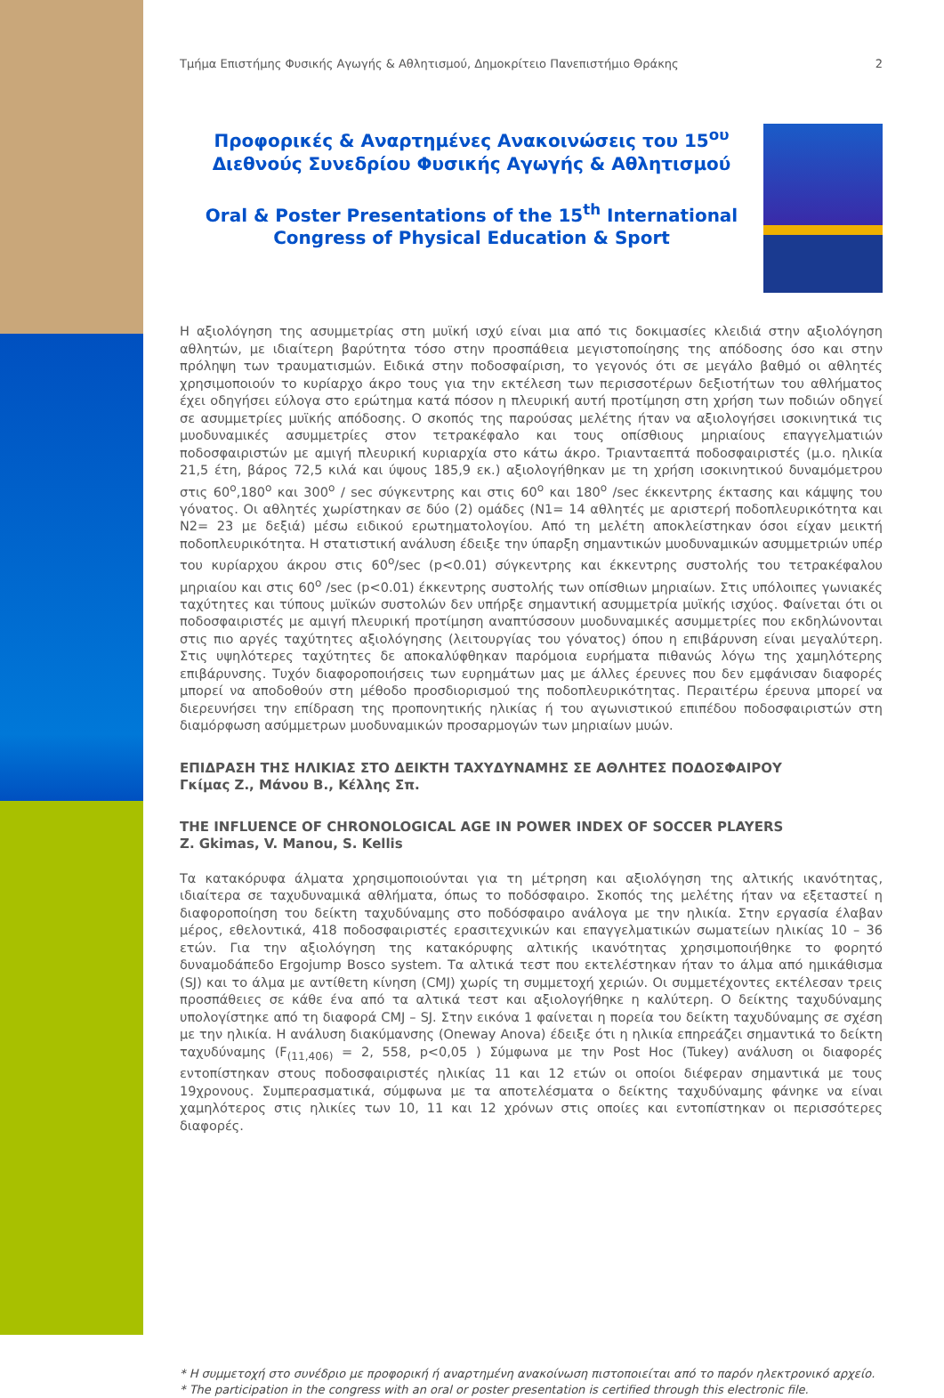Τμήμα Επιστήμης Φυσικής Αγωγής & Αθλητισμού, Δημοκρίτειο Πανεπιστήμιο Θράκης 2
Προφορικές & Αναρτημένες Ανακοινώσεις του 15<sup>ου</sup> Διεθνούς Συνεδρίου Φυσικής Αγωγής & Αθλητισμού
Oral & Poster Presentations of the 15<sup>th</sup> International Congress of Physical Education & Sport
Η αξιολόγηση της ασυμμετρίας στη μυϊκή ισχύ είναι μια από τις δοκιμασίες κλειδιά στην αξιολόγηση αθλητών, με ιδιαίτερη βαρύτητα τόσο στην προσπάθεια μεγιστοποίησης της απόδοσης όσο και στην πρόληψη των τραυματισμών. Ειδικά στην ποδοσφαίριση, το γεγονός ότι σε μεγάλο βαθμό οι αθλητές χρησιμοποιούν το κυρίαρχο άκρο τους για την εκτέλεση των περισσοτέρων δεξιοτήτων του αθλήματος έχει οδηγήσει εύλογα στο ερώτημα κατά πόσον η πλευρική αυτή προτίμηση στη χρήση των ποδιών οδηγεί σε ασυμμετρίες μυϊκής απόδοσης. Ο σκοπός της παρούσας μελέτης ήταν να αξιολογήσει ισοκινητικά τις μυοδυναμικές ασυμμετρίες στον τετρακέφαλο και τους οπίσθιους μηριαίους επαγγελματιών ποδοσφαιριστών με αμιγή πλευρική κυριαρχία στο κάτω άκρο. Τριανταεπτά ποδοσφαιριστές (μ.ο. ηλικία 21,5 έτη, βάρος 72,5 κιλά και ύψους 185,9 εκ.) αξιολογήθηκαν με τη χρήση ισοκινητικού δυναμόμετρου στις 60<sup>ο</sup>,180<sup>ο</sup> και 300<sup>ο</sup> / sec σύγκεντρης και στις 60<sup>ο</sup> και 180<sup>ο</sup> /sec έκκεντρης έκτασης και κάμψης του γόνατος. Οι αθλητές χωρίστηκαν σε δύο (2) ομάδες (Ν1= 14 αθλητές με αριστερή ποδοπλευρικότητα και Ν2= 23 με δεξιά) μέσω ειδικού ερωτηματολογίου. Από τη μελέτη αποκλείστηκαν όσοι είχαν μεικτή ποδοπλευρικότητα. Η στατιστική ανάλυση έδειξε την ύπαρξη σημαντικών μυοδυναμικών ασυμμετριών υπέρ του κυρίαρχου άκρου στις 60<sup>ο</sup>/sec (p<0.01) σύγκεντρης και έκκεντρης συστολής του τετρακέφαλου μηριαίου και στις 60<sup>ο</sup> /sec (p<0.01) έκκεντρης συστολής των οπίσθιων μηριαίων. Στις υπόλοιπες γωνιακές ταχύτητες και τύπους μυϊκών συστολών δεν υπήρξε σημαντική ασυμμετρία μυϊκής ισχύος. Φαίνεται ότι οι ποδοσφαιριστές με αμιγή πλευρική προτίμηση αναπτύσσουν μυοδυναμικές ασυμμετρίες που εκδηλώνονται στις πιο αργές ταχύτητες αξιολόγησης (λειτουργίας του γόνατος) όπου η επιβάρυνση είναι μεγαλύτερη. Στις υψηλότερες ταχύτητες δε αποκαλύφθηκαν παρόμοια ευρήματα πιθανώς λόγω της χαμηλότερης επιβάρυνσης. Τυχόν διαφοροποιήσεις των ευρημάτων μας με άλλες έρευνες που δεν εμφάνισαν διαφορές μπορεί να αποδοθούν στη μέθοδο προσδιορισμού της ποδοπλευρικότητας. Περαιτέρω έρευνα μπορεί να διερευνήσει την επίδραση της προπονητικής ηλικίας ή του αγωνιστικού επιπέδου ποδοσφαιριστών στη διαμόρφωση ασύμμετρων μυοδυναμικών προσαρμογών των μηριαίων μυών.
ΕΠΙΔΡΑΣΗ ΤΗΣ ΗΛΙΚΙΑΣ ΣΤΟ ΔΕΙΚΤΗ ΤΑΧΥΔΥΝΑΜΗΣ ΣΕ ΑΘΛΗΤΕΣ ΠΟΔΟΣΦΑΙΡΟΥ
Γκίμας Ζ., Μάνου Β., Κέλλης Σπ.
THE INFLUENCE OF CHRONOLOGICAL AGE IN POWER INDEX OF SOCCER PLAYERS
Z. Gkimas, V. Manou, S. Kellis
Τα κατακόρυφα άλματα χρησιμοποιούνται για τη μέτρηση και αξιολόγηση της αλτικής ικανότητας, ιδιαίτερα σε ταχυδυναμικά αθλήματα, όπως το ποδόσφαιρο. Σκοπός της μελέτης ήταν να εξεταστεί η διαφοροποίηση του δείκτη ταχυδύναμης στο ποδόσφαιρο ανάλογα με την ηλικία. Στην εργασία έλαβαν μέρος, εθελοντικά, 418 ποδοσφαιριστές ερασιτεχνικών και επαγγελματικών σωματείων ηλικίας 10 – 36 ετών. Για την αξιολόγηση της κατακόρυφης αλτικής ικανότητας χρησιμοποιήθηκε το φορητό δυναμοδάπεδο Ergojump Bosco system. Τα αλτικά τεστ που εκτελέστηκαν ήταν το άλμα από ημικάθισμα (SJ) και το άλμα με αντίθετη κίνηση (CMJ) χωρίς τη συμμετοχή χεριών. Οι συμμετέχοντες εκτέλεσαν τρεις προσπάθειες σε κάθε ένα από τα αλτικά τεστ και αξιολογήθηκε η καλύτερη. Ο δείκτης ταχυδύναμης υπολογίστηκε από τη διαφορά CMJ – SJ. Στην εικόνα 1 φαίνεται η πορεία του δείκτη ταχυδύναμης σε σχέση με την ηλικία. Η ανάλυση διακύμανσης (Oneway Anova) έδειξε ότι η ηλικία επηρεάζει σημαντικά το δείκτη ταχυδύναμης (F<sub>(11,406)</sub> = 2, 558, p<0,05 ) Σύμφωνα με την Post Hoc (Tukey) ανάλυση οι διαφορές εντοπίστηκαν στους ποδοσφαιριστές ηλικίας 11 και 12 ετών οι οποίοι διέφεραν σημαντικά με τους 19χρονους. Συμπερασματικά, σύμφωνα με τα αποτελέσματα ο δείκτης ταχυδύναμης φάνηκε να είναι χαμηλότερος στις ηλικίες των 10, 11 και 12 χρόνων στις οποίες και εντοπίστηκαν οι περισσότερες διαφορές.
* Η συμμετοχή στο συνέδριο με προφορική ή αναρτημένη ανακοίνωση πιστοποιείται από το παρόν ηλεκτρονικό αρχείο.
* The participation in the congress with an oral or poster presentation is certified through this electronic file.